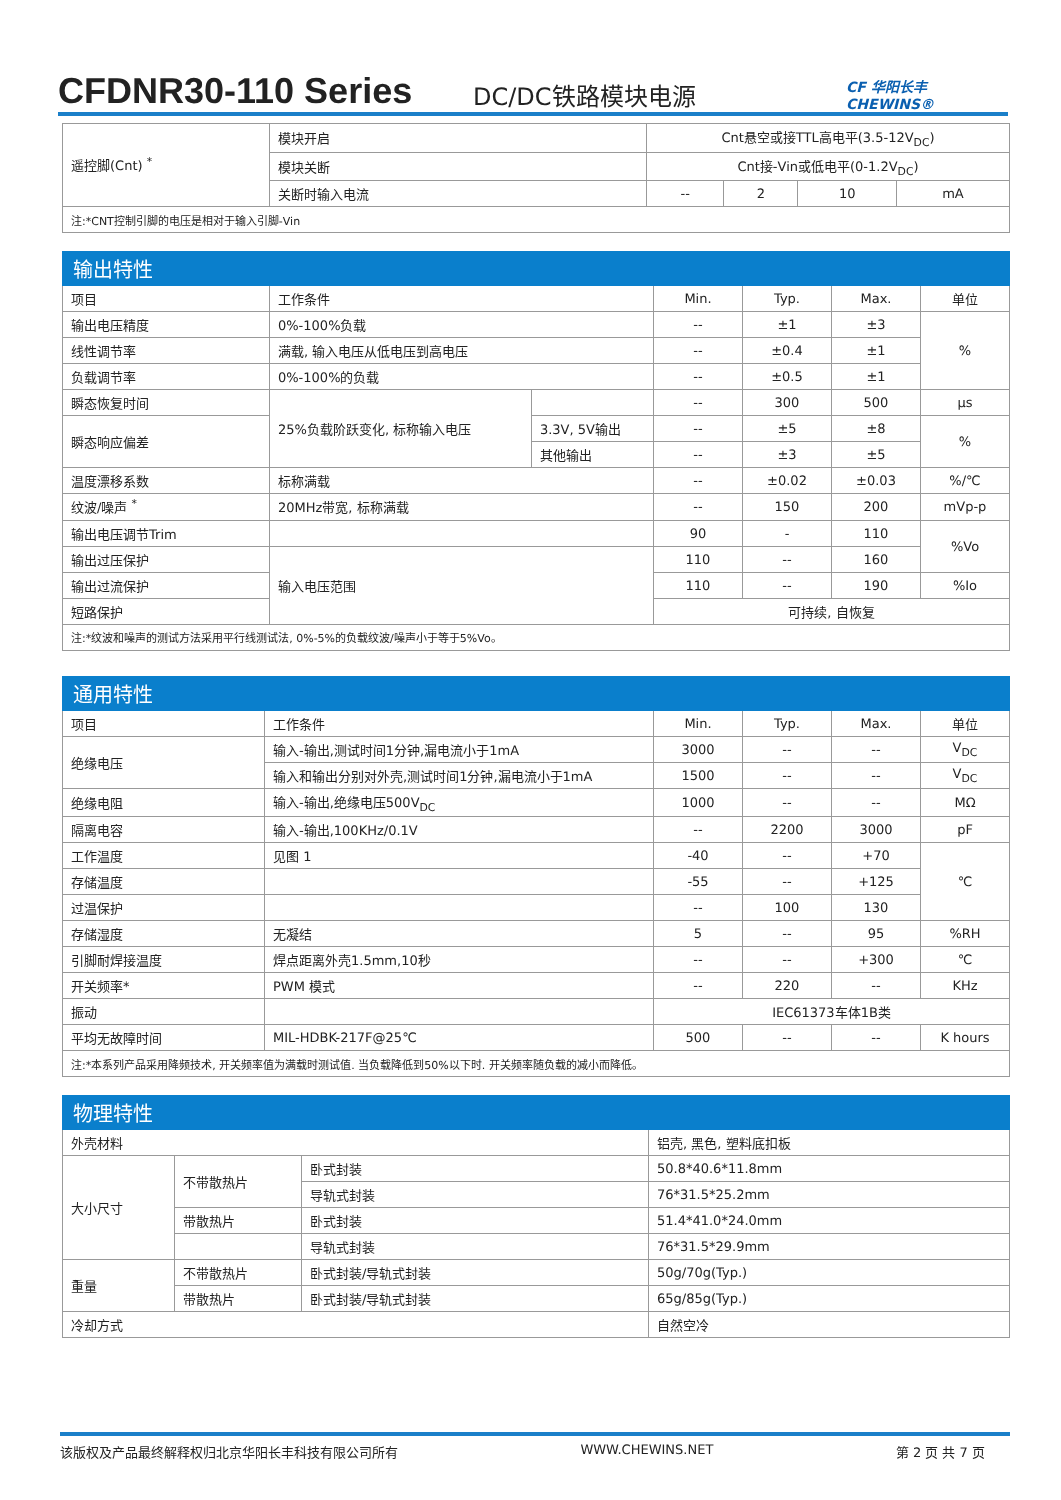CFDNR30-110 Series
DC/DC铁路模块电源
CF 华阳长丰 CHEWINS®
| 遥控脚(Cnt) <sup>*</sup> | 模块开启 | Cnt悬空或接TTL高电平(3.5-12V<sub>DC</sub>) | | | |
| | 模块关断 | Cnt接-Vin或低电平(0-1.2V<sub>DC</sub>) | | | |
| | 关断时输入电流 | -- | 2 | 10 | mA |
| 注:*CNT控制引脚的电压是相对于输入引脚-Vin | | | | | |
| 输出特性 | | | | | | |
| --- | --- | --- | --- | --- | --- | --- |
| 项目 | 工作条件 | | Min. | Typ. | Max. | 单位 |
| 输出电压精度 | 0%-100%负载 | | -- | ±1 | ±3 | % |
| 线性调节率 | 满载, 输入电压从低电压到高电压 | | -- | ±0.4 | ±1 | |
| 负载调节率 | 0%-100%的负载 | | -- | ±0.5 | ±1 | |
| 瞬态恢复时间 | 25%负载阶跃变化, 标称输入电压 | | -- | 300 | 500 | μs |
| 瞬态响应偏差 | | 3.3V, 5V输出 | -- | ±5 | ±8 | % |
| | | 其他输出 | -- | ±3 | ±5 | |
| 温度漂移系数 | 标称满载 | | -- | ±0.02 | ±0.03 | %/℃ |
| 纹波/噪声 <sup>*</sup> | 20MHz带宽, 标称满载 | | -- | 150 | 200 | mVp-p |
| 输出电压调节Trim | | | 90 | - | 110 | %Vo |
| 输出过压保护 | 输入电压范围 | | 110 | -- | 160 | |
| 输出过流保护 | | | 110 | -- | 190 | %Io |
| 短路保护 | | | 可持续, 自恢复 | | | |
| 注:*纹波和噪声的测试方法采用平行线测试法, 0%-5%的负载纹波/噪声小于等于5%Vo。 | | | | | | |
| 通用特性 | | | | | |
| --- | --- | --- | --- | --- | --- |
| 项目 | 工作条件 | Min. | Typ. | Max. | 单位 |
| 绝缘电压 | 输入-输出,测试时间1分钟,漏电流小于1mA | 3000 | -- | -- | V<sub>DC</sub> |
| | 输入和输出分别对外壳,测试时间1分钟,漏电流小于1mA | 1500 | -- | -- | V<sub>DC</sub> |
| 绝缘电阻 | 输入-输出,绝缘电压500V<sub>DC</sub> | 1000 | -- | -- | MΩ |
| 隔离电容 | 输入-输出,100KHz/0.1V | -- | 2200 | 3000 | pF |
| 工作温度 | 见图 1 | -40 | -- | +70 | ℃ |
| 存储温度 | | -55 | -- | +125 | |
| 过温保护 | | -- | 100 | 130 | |
| 存储湿度 | 无凝结 | 5 | -- | 95 | %RH |
| 引脚耐焊接温度 | 焊点距离外壳1.5mm,10秒 | -- | -- | +300 | ℃ |
| 开关频率* | PWM 模式 | -- | 220 | -- | KHz |
| 振动 | | IEC61373车体1B类 | | | |
| 平均无故障时间 | MIL-HDBK-217F@25℃ | 500 | -- | -- | K hours |
| 注:*本系列产品采用降频技术, 开关频率值为满载时测试值. 当负载降低到50%以下时. 开关频率随负载的减小而降低。 | | | | | |
| 物理特性 | | | |
| --- | --- | --- | --- |
| 外壳材料 | | | 铝壳, 黑色, 塑料底扣板 |
| 大小尺寸 | 不带散热片 | 卧式封装 | 50.8*40.6*11.8mm |
| | | 导轨式封装 | 76*31.5*25.2mm |
| | 带散热片 | 卧式封装 | 51.4*41.0*24.0mm |
| | | 导轨式封装 | 76*31.5*29.9mm |
| 重量 | 不带散热片 | 卧式封装/导轨式封装 | 50g/70g(Typ.) |
| | 带散热片 | 卧式封装/导轨式封装 | 65g/85g(Typ.) |
| 冷却方式 | | | 自然空冷 |
该版权及产品最终解释权归北京华阳长丰科技有限公司所有 WWW.CHEWINS.NET 第 2 页 共 7 页